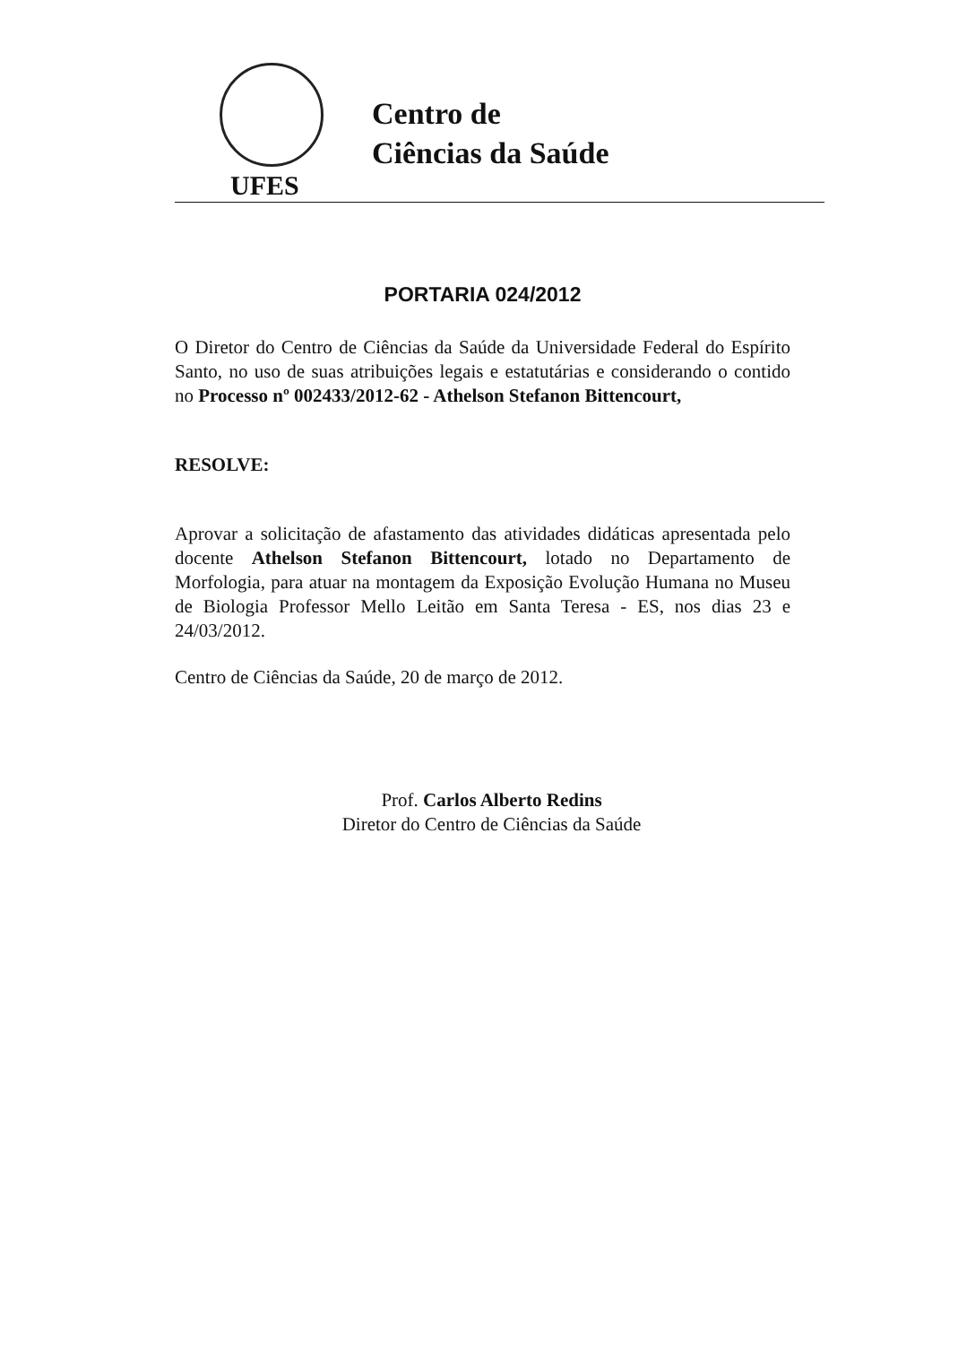UFES
Centro de
Ciências da Saúde
PORTARIA 024/2012
O Diretor do Centro de Ciências da Saúde da Universidade Federal do Espírito Santo, no uso de suas atribuições legais e estatutárias e considerando o contido no Processo nº 002433/2012-62 - Athelson Stefanon Bittencourt,
RESOLVE:
Aprovar a solicitação de afastamento das atividades didáticas apresentada pelo docente Athelson Stefanon Bittencourt, lotado no Departamento de Morfologia, para atuar na montagem da Exposição Evolução Humana no Museu de Biologia Professor Mello Leitão em Santa Teresa - ES, nos dias 23 e 24/03/2012.
Centro de Ciências da Saúde, 20 de março de 2012.
Prof. Carlos Alberto Redins
Diretor do Centro de Ciências da Saúde